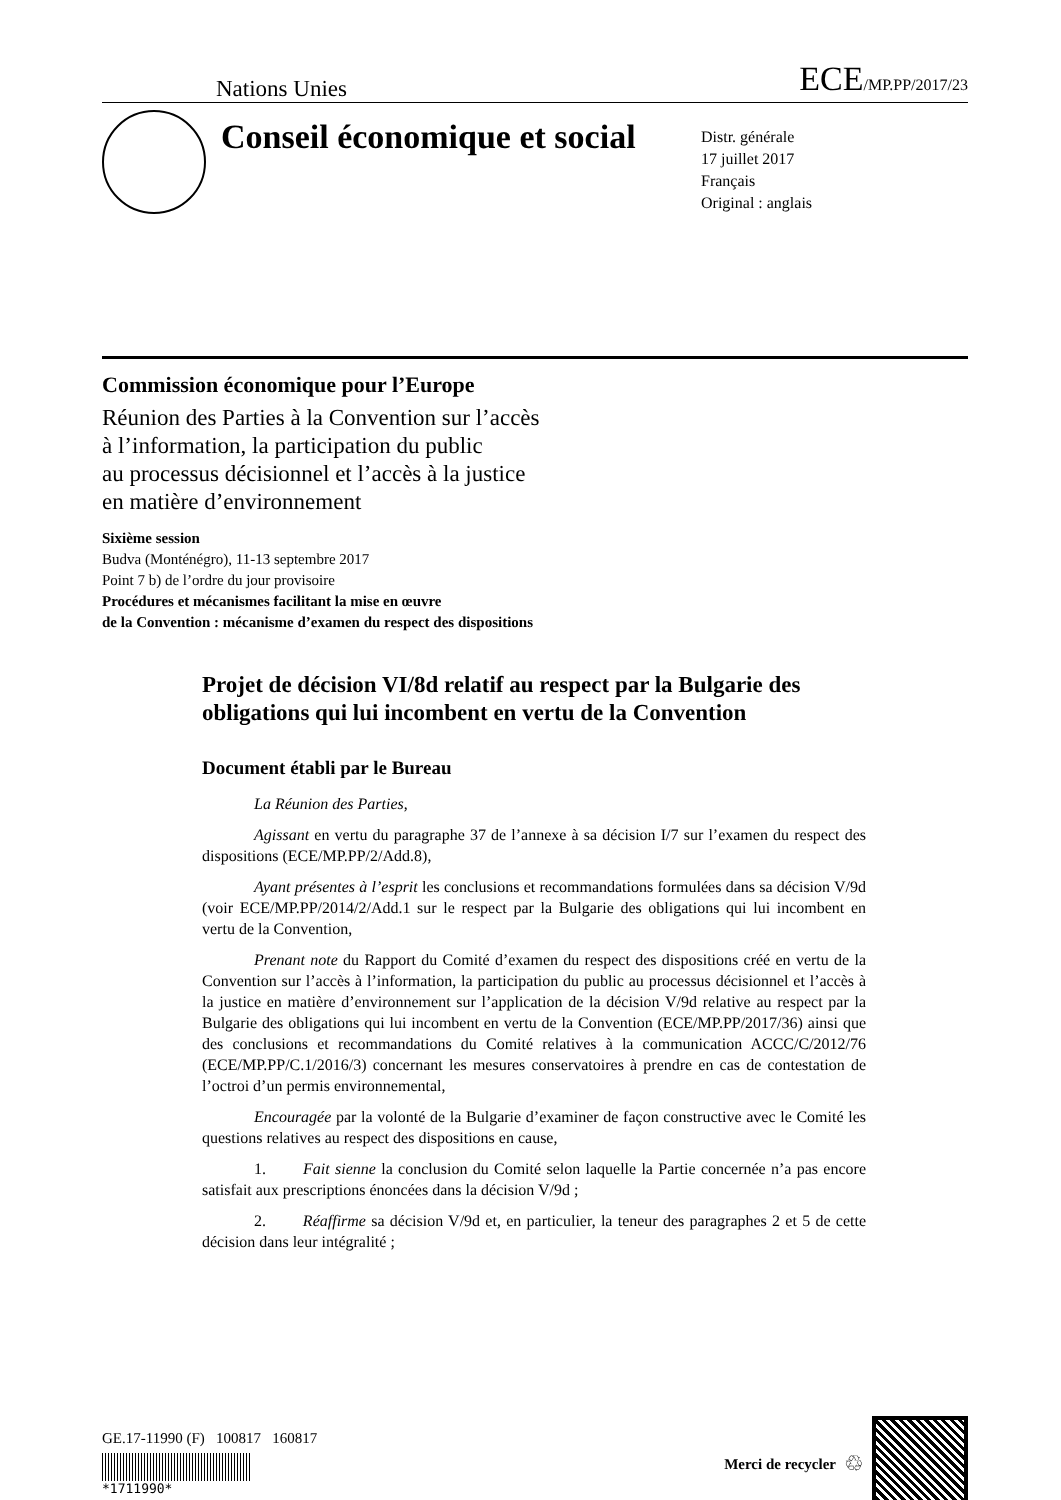Nations Unies
ECE/MP.PP/2017/23
Conseil économique et social
Distr. générale
17 juillet 2017
Français
Original : anglais
Commission économique pour l’Europe
Réunion des Parties à la Convention sur l’accès
à l’information, la participation du public
au processus décisionnel et l’accès à la justice
en matière d’environnement
Sixième session
Budva (Monténégro), 11-13 septembre 2017
Point 7 b) de l’ordre du jour provisoire
Procédures et mécanismes facilitant la mise en œuvre
de la Convention : mécanisme d’examen du respect des dispositions
Projet de décision VI/8d relatif au respect par la Bulgarie des obligations qui lui incombent en vertu de la Convention
Document établi par le Bureau
La Réunion des Parties,
Agissant en vertu du paragraphe 37 de l’annexe à sa décision I/7 sur l’examen du respect des dispositions (ECE/MP.PP/2/Add.8),
Ayant présentes à l’esprit les conclusions et recommandations formulées dans sa décision V/9d (voir ECE/MP.PP/2014/2/Add.1 sur le respect par la Bulgarie des obligations qui lui incombent en vertu de la Convention,
Prenant note du Rapport du Comité d’examen du respect des dispositions créé en vertu de la Convention sur l’accès à l’information, la participation du public au processus décisionnel et l’accès à la justice en matière d’environnement sur l’application de la décision V/9d relative au respect par la Bulgarie des obligations qui lui incombent en vertu de la Convention (ECE/MP.PP/2017/36) ainsi que des conclusions et recommandations du Comité relatives à la communication ACCC/C/2012/76 (ECE/MP.PP/C.1/2016/3) concernant les mesures conservatoires à prendre en cas de contestation de l’octroi d’un permis environnemental,
Encouragée par la volonté de la Bulgarie d’examiner de façon constructive avec le Comité les questions relatives au respect des dispositions en cause,
1. Fait sienne la conclusion du Comité selon laquelle la Partie concernée n’a pas encore satisfait aux prescriptions énoncées dans la décision V/9d ;
2. Réaffirme sa décision V/9d et, en particulier, la teneur des paragraphes 2 et 5 de cette décision dans leur intégralité ;
GE.17-11990 (F) 100817 160817
*1711990*
Merci de recycler ♲